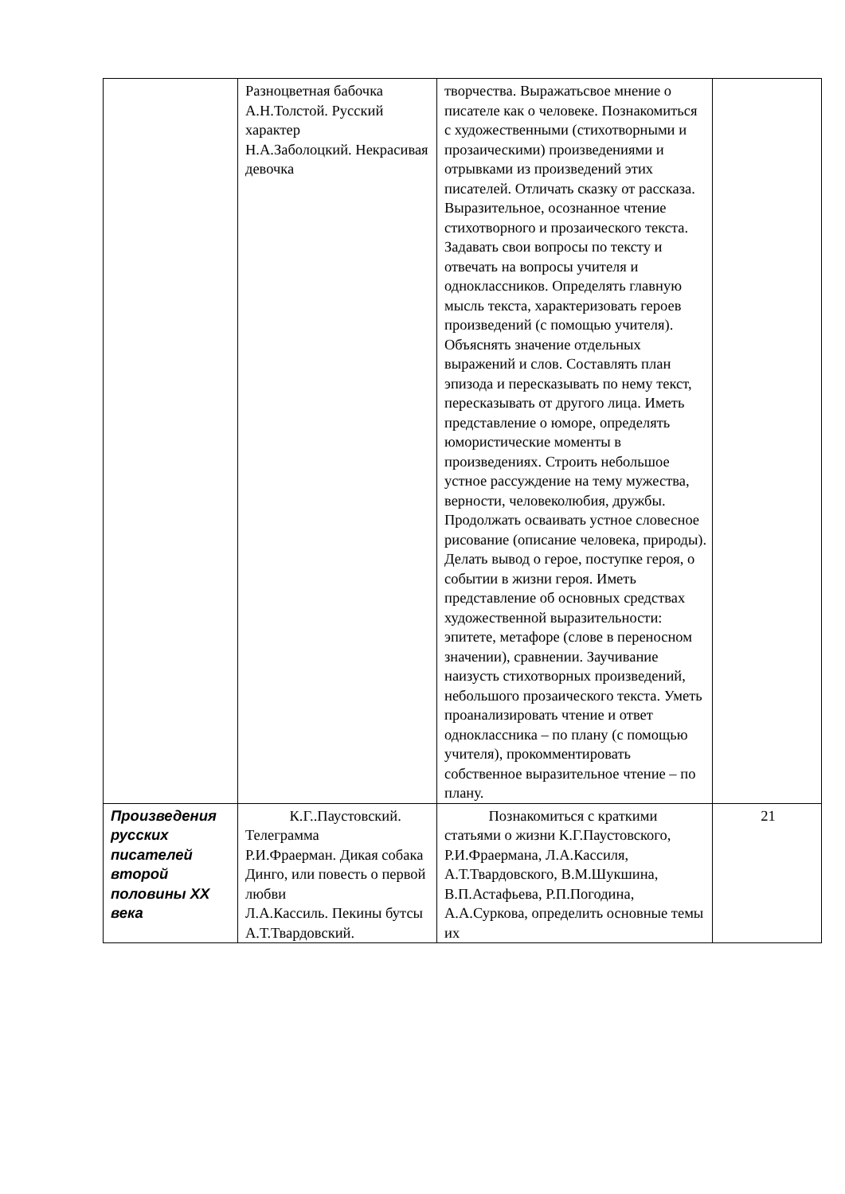| | Разноцветная бабочка А.Н.Толстой. Русский характер Н.А.Заболоцкий. Некрасивая девочка | творчества. Выражатьсвое мнение о писателе как о человеке. Познакомиться с художественными (стихотворными и прозаическими) произведениями и отрывками из произведений этих писателей. Отличать сказку от рассказа. Выразительное, осознанное чтение стихотворного и прозаического текста. Задавать свои вопросы по тексту и отвечать на вопросы учителя и одноклассников. Определять главную мысль текста, характеризовать героев произведений (с помощью учителя). Объяснять значение отдельных выражений и слов. Составлять план эпизода и пересказывать по нему текст, пересказывать от другого лица. Иметь представление о юморе, определять юмористические моменты в произведениях. Строить небольшое устное рассуждение на тему мужества, верности, человеколюбия, дружбы. Продолжать осваивать устное словесное рисование (описание человека, природы). Делать вывод о герое, поступке героя, о событии в жизни героя. Иметь представление об основных средствах художественной выразительности: эпитете, метафоре (слове в переносном значении), сравнении. Заучивание наизусть стихотворных произведений, небольшого прозаического текста. Уметь проанализировать чтение и ответ одноклассника – по плану (с помощью учителя), прокомментировать собственное выразительное чтение – по плану. | |
| Произведения русских писателей второй половины XX века | К.Г..Паустовский. Телеграмма Р.И.Фраерман. Дикая собака Динго, или повесть о первой любви Л.А.Кассиль. Пекины бутсы А.Т.Твардовский. | Познакомиться с краткими статьями о жизни К.Г.Паустовского, Р.И.Фраермана, Л.А.Кассиля, А.Т.Твардовского, В.М.Шукшина, В.П.Астафьева, Р.П.Погодина, А.А.Суркова, определить основные темы их | 21 |